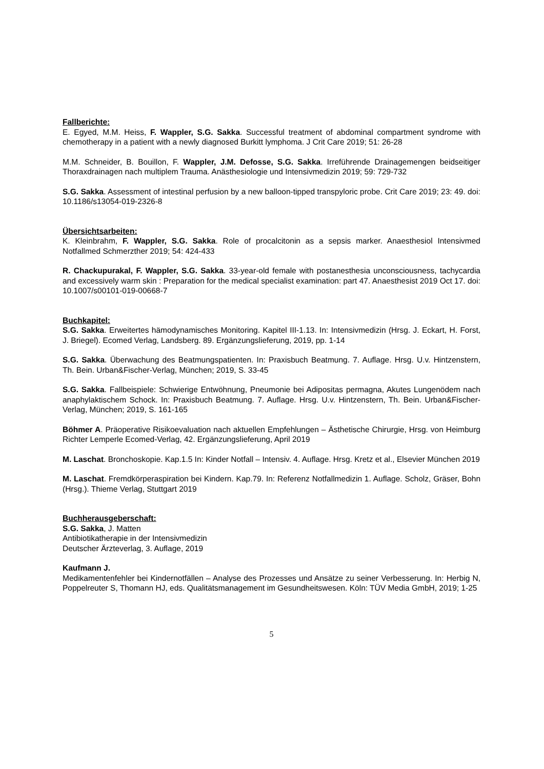Fallberichte:
E. Egyed, M.M. Heiss, F. Wappler, S.G. Sakka. Successful treatment of abdominal compartment syndrome with chemotherapy in a patient with a newly diagnosed Burkitt lymphoma. J Crit Care 2019; 51: 26-28
M.M. Schneider, B. Bouillon, F. Wappler, J.M. Defosse, S.G. Sakka. Irreführende Drainagemengen beidseitiger Thoraxdrainagen nach multiplem Trauma. Anästhesiologie und Intensivmedizin 2019; 59: 729-732
S.G. Sakka. Assessment of intestinal perfusion by a new balloon-tipped transpyloric probe. Crit Care 2019; 23: 49. doi: 10.1186/s13054-019-2326-8
Übersichtsarbeiten:
K. Kleinbrahm, F. Wappler, S.G. Sakka. Role of procalcitonin as a sepsis marker. Anaesthesiol Intensivmed Notfallmed Schmerzther 2019; 54: 424-433
R. Chackupurakal, F. Wappler, S.G. Sakka. 33-year-old female with postanesthesia unconsciousness, tachycardia and excessively warm skin : Preparation for the medical specialist examination: part 47. Anaesthesist 2019 Oct 17. doi: 10.1007/s00101-019-00668-7
Buchkapitel:
S.G. Sakka. Erweitertes hämodynamisches Monitoring. Kapitel III-1.13. In: Intensivmedizin (Hrsg. J. Eckart, H. Forst, J. Briegel). Ecomed Verlag, Landsberg. 89. Ergänzungslieferung, 2019, pp. 1-14
S.G. Sakka. Überwachung des Beatmungspatienten. In: Praxisbuch Beatmung. 7. Auflage. Hrsg. U.v. Hintzenstern, Th. Bein. Urban&Fischer-Verlag, München; 2019, S. 33-45
S.G. Sakka. Fallbeispiele: Schwierige Entwöhnung, Pneumonie bei Adipositas permagna, Akutes Lungenödem nach anaphylaktischem Schock. In: Praxisbuch Beatmung. 7. Auflage. Hrsg. U.v. Hintzenstern, Th. Bein. Urban&Fischer-Verlag, München; 2019, S. 161-165
Böhmer A. Präoperative Risikoevaluation nach aktuellen Empfehlungen – Ästhetische Chirurgie, Hrsg. von Heimburg Richter Lemperle Ecomed-Verlag, 42. Ergänzungslieferung, April 2019
M. Laschat. Bronchoskopie. Kap.1.5 In: Kinder Notfall – Intensiv. 4. Auflage. Hrsg. Kretz et al., Elsevier München 2019
M. Laschat. Fremdkörperaspiration bei Kindern. Kap.79. In: Referenz Notfallmedizin 1. Auflage. Scholz, Gräser, Bohn (Hrsg.). Thieme Verlag, Stuttgart 2019
Buchherausgeberschaft:
S.G. Sakka, J. Matten
Antibiotikatherapie in der Intensivmedizin
Deutscher Ärzteverlag, 3. Auflage, 2019
Kaufmann J.
Medikamentenfehler bei Kindernotfällen – Analyse des Prozesses und Ansätze zu seiner Verbesserung. In: Herbig N, Poppelreuter S, Thomann HJ, eds. Qualitätsmanagement im Gesundheitswesen. Köln: TÜV Media GmbH, 2019; 1-25
5